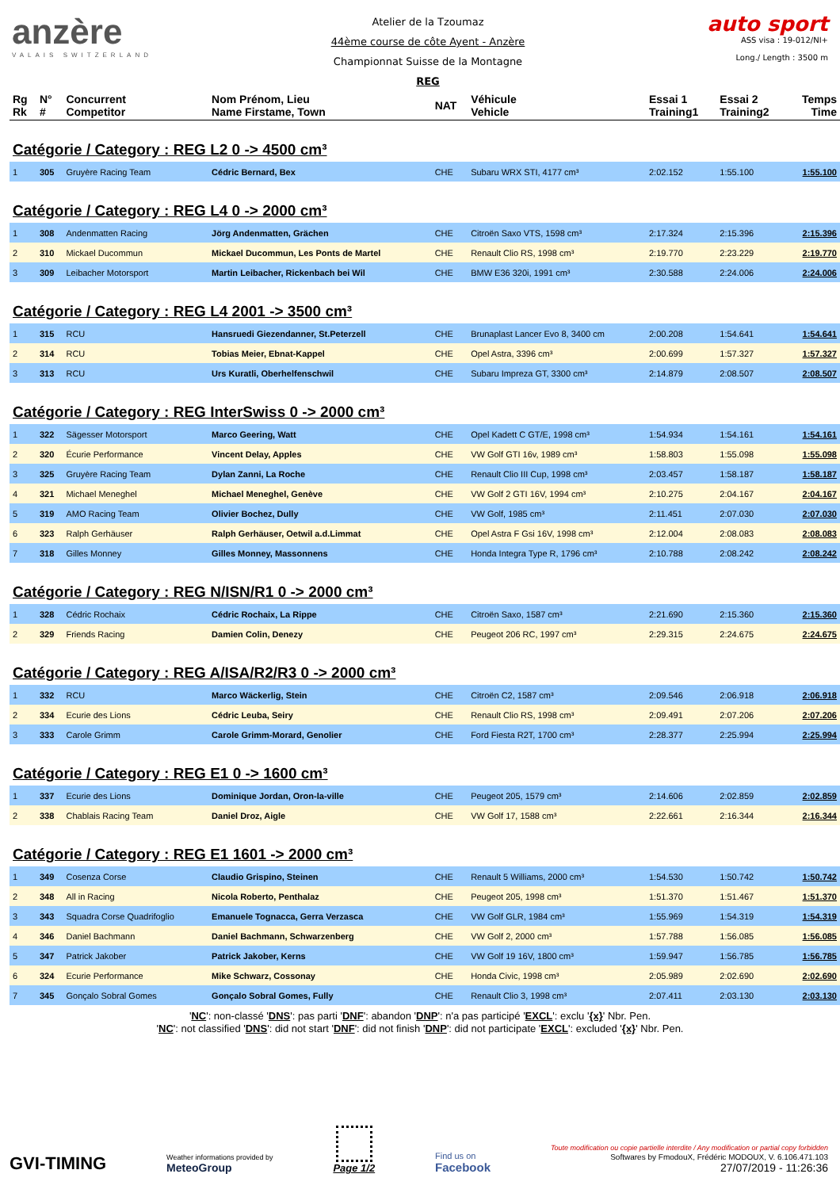anzère
VALAIS SWITZERLAND
Atelier de la Tzoumaz
44ème course de côte Ayent - Anzère
Championnat Suisse de la Montagne
REG
auto sport
ASS visa : 19-012/NI+
Long./ Length : 3500 m
| Rg Rk | N° # | Concurrent Competitor | Nom Prénom, Lieu Name Firstame, Town | NAT | Véhicule Vehicle | Essai 1 Training1 | Essai 2 Training2 | Temps Time |
| --- | --- | --- | --- | --- | --- | --- | --- | --- |
| Catégorie / Category : REG L2 0 -> 4500 cm³ | | | | | | | | |
| 1 | 305 | Gruyère Racing Team | Cédric Bernard, Bex | CHE | Subaru WRX STI, 4177 cm³ | 2:02.152 | 1:55.100 | 1:55.100 |
| Catégorie / Category : REG L4 0 -> 2000 cm³ | | | | | | | | |
| 1 | 308 | Andenmatten Racing | Jörg Andenmatten, Grächen | CHE | Citroën Saxo VTS, 1598 cm³ | 2:17.324 | 2:15.396 | 2:15.396 |
| 2 | 310 | Mickael Ducommun | Mickael Ducommun, Les Ponts de Martel | CHE | Renault Clio RS, 1998 cm³ | 2:19.770 | 2:23.229 | 2:19.770 |
| 3 | 309 | Leibacher Motorsport | Martin Leibacher, Rickenbach bei Wil | CHE | BMW E36 320i, 1991 cm³ | 2:30.588 | 2:24.006 | 2:24.006 |
| Catégorie / Category : REG L4 2001 -> 3500 cm³ | | | | | | | | |
| 1 | 315 | RCU | Hansruedi Giezendanner, St.Peterzell | CHE | Brunaplast Lancer Evo 8, 3400 cm | 2:00.208 | 1:54.641 | 1:54.641 |
| 2 | 314 | RCU | Tobias Meier, Ebnat-Kappel | CHE | Opel Astra, 3396 cm³ | 2:00.699 | 1:57.327 | 1:57.327 |
| 3 | 313 | RCU | Urs Kuratli, Oberhelfenschwil | CHE | Subaru Impreza GT, 3300 cm³ | 2:14.879 | 2:08.507 | 2:08.507 |
| Catégorie / Category : REG InterSwiss 0 -> 2000 cm³ | | | | | | | | |
| 1 | 322 | Sägesser Motorsport | Marco Geering, Watt | CHE | Opel Kadett C GT/E, 1998 cm³ | 1:54.934 | 1:54.161 | 1:54.161 |
| 2 | 320 | Écurie Performance | Vincent Delay, Apples | CHE | VW Golf GTI 16v, 1989 cm³ | 1:58.803 | 1:55.098 | 1:55.098 |
| 3 | 325 | Gruyère Racing Team | Dylan Zanni, La Roche | CHE | Renault Clio III Cup, 1998 cm³ | 2:03.457 | 1:58.187 | 1:58.187 |
| 4 | 321 | Michael Meneghel | Michael Meneghel, Genève | CHE | VW Golf 2 GTI 16V, 1994 cm³ | 2:10.275 | 2:04.167 | 2:04.167 |
| 5 | 319 | AMO Racing Team | Olivier Bochez, Dully | CHE | VW Golf, 1985 cm³ | 2:11.451 | 2:07.030 | 2:07.030 |
| 6 | 323 | Ralph Gerhäuser | Ralph Gerhäuser, Oetwil a.d.Limmat | CHE | Opel Astra F Gsi 16V, 1998 cm³ | 2:12.004 | 2:08.083 | 2:08.083 |
| 7 | 318 | Gilles Monney | Gilles Monney, Massonnens | CHE | Honda Integra Type R, 1796 cm³ | 2:10.788 | 2:08.242 | 2:08.242 |
| Catégorie / Category : REG N/ISN/R1 0 -> 2000 cm³ | | | | | | | | |
| 1 | 328 | Cédric Rochaix | Cédric Rochaix, La Rippe | CHE | Citroën Saxo, 1587 cm³ | 2:21.690 | 2:15.360 | 2:15.360 |
| 2 | 329 | Friends Racing | Damien Colin, Denezy | CHE | Peugeot 206 RC, 1997 cm³ | 2:29.315 | 2:24.675 | 2:24.675 |
| Catégorie / Category : REG A/ISA/R2/R3 0 -> 2000 cm³ | | | | | | | | |
| 1 | 332 | RCU | Marco Wäckerlig, Stein | CHE | Citroën C2, 1587 cm³ | 2:09.546 | 2:06.918 | 2:06.918 |
| 2 | 334 | Ecurie des Lions | Cédric Leuba, Seiry | CHE | Renault Clio RS, 1998 cm³ | 2:09.491 | 2:07.206 | 2:07.206 |
| 3 | 333 | Carole Grimm | Carole Grimm-Morard, Genolier | CHE | Ford Fiesta R2T, 1700 cm³ | 2:28.377 | 2:25.994 | 2:25.994 |
| Catégorie / Category : REG E1 0 -> 1600 cm³ | | | | | | | | |
| 1 | 337 | Ecurie des Lions | Dominique Jordan, Oron-la-ville | CHE | Peugeot 205, 1579 cm³ | 2:14.606 | 2:02.859 | 2:02.859 |
| 2 | 338 | Chablais Racing Team | Daniel Droz, Aigle | CHE | VW Golf 17, 1588 cm³ | 2:22.661 | 2:16.344 | 2:16.344 |
| Catégorie / Category : REG E1 1601 -> 2000 cm³ | | | | | | | | |
| 1 | 349 | Cosenza Corse | Claudio Grispino, Steinen | CHE | Renault 5 Williams, 2000 cm³ | 1:54.530 | 1:50.742 | 1:50.742 |
| 2 | 348 | All in Racing | Nicola Roberto, Penthalaz | CHE | Peugeot 205, 1998 cm³ | 1:51.370 | 1:51.467 | 1:51.370 |
| 3 | 343 | Squadra Corse Quadrifoglio | Emanuele Tognacca, Gerra Verzasca | CHE | VW Golf GLR, 1984 cm³ | 1:55.969 | 1:54.319 | 1:54.319 |
| 4 | 346 | Daniel Bachmann | Daniel Bachmann, Schwarzenberg | CHE | VW Golf 2, 2000 cm³ | 1:57.788 | 1:56.085 | 1:56.085 |
| 5 | 347 | Patrick Jakober | Patrick Jakober, Kerns | CHE | VW Golf 19 16V, 1800 cm³ | 1:59.947 | 1:56.785 | 1:56.785 |
| 6 | 324 | Ecurie Performance | Mike Schwarz, Cossonay | CHE | Honda Civic, 1998 cm³ | 2:05.989 | 2:02.690 | 2:02.690 |
| 7 | 345 | Gonçalo Sobral Gomes | Gonçalo Sobral Gomes, Fully | CHE | Renault Clio 3, 1998 cm³ | 2:07.411 | 2:03.130 | 2:03.130 |
'NC': non-classé 'DNS': pas parti 'DNF': abandon 'DNP': n'a pas participé 'EXCL': exclu '{x}' Nbr. Pen.
'NC': not classified 'DNS': did not start 'DNF': did not finish 'DNP': did not participate 'EXCL': excluded '{x}' Nbr. Pen.
GVI-TIMING
Weather informations provided by
MeteoGroup
Page 1/2
Find us on
Facebook
Toute modification ou copie partielle interdite / Any modification or partial copy forbidden
Softwares by FmodouX, Frédéric MODOUX, V. 6.106.471.103
27/07/2019 - 11:26:36